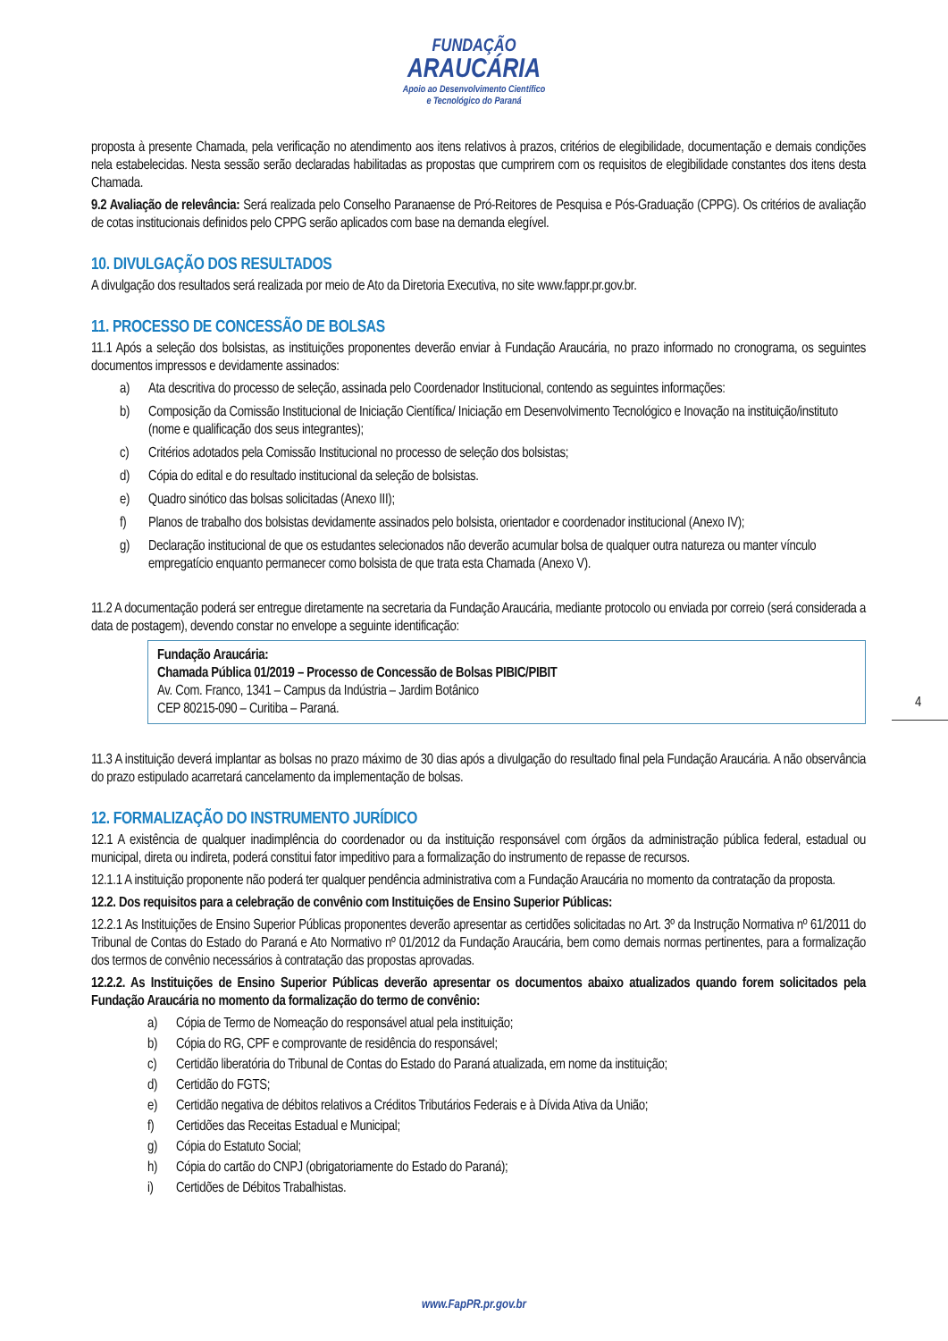FUNDAÇÃO
ARAUCÁRIA
Apoio ao Desenvolvimento Científico
e Tecnológico do Paraná
proposta à presente Chamada, pela verificação no atendimento aos itens relativos à prazos, critérios de elegibilidade, documentação e demais condições nela estabelecidas. Nesta sessão serão declaradas habilitadas as propostas que cumprirem com os requisitos de elegibilidade constantes dos itens desta Chamada.
9.2 Avaliação de relevância: Será realizada pelo Conselho Paranaense de Pró-Reitores de Pesquisa e Pós-Graduação (CPPG). Os critérios de avaliação de cotas institucionais definidos pelo CPPG serão aplicados com base na demanda elegível.
10. DIVULGAÇÃO DOS RESULTADOS
A divulgação dos resultados será realizada por meio de Ato da Diretoria Executiva, no site www.fappr.pr.gov.br.
11. PROCESSO DE CONCESSÃO DE BOLSAS
11.1 Após a seleção dos bolsistas, as instituições proponentes deverão enviar à Fundação Araucária, no prazo informado no cronograma, os seguintes documentos impressos e devidamente assinados:
a) Ata descritiva do processo de seleção, assinada pelo Coordenador Institucional, contendo as seguintes informações:
b) Composição da Comissão Institucional de Iniciação Científica/ Iniciação em Desenvolvimento Tecnológico e Inovação na instituição/instituto (nome e qualificação dos seus integrantes);
c) Critérios adotados pela Comissão Institucional no processo de seleção dos bolsistas;
d) Cópia do edital e do resultado institucional da seleção de bolsistas.
e) Quadro sinótico das bolsas solicitadas (Anexo III);
f) Planos de trabalho dos bolsistas devidamente assinados pelo bolsista, orientador e coordenador institucional (Anexo IV);
g) Declaração institucional de que os estudantes selecionados não deverão acumular bolsa de qualquer outra natureza ou manter vínculo empregatício enquanto permanecer como bolsista de que trata esta Chamada (Anexo V).
11.2 A documentação poderá ser entregue diretamente na secretaria da Fundação Araucária, mediante protocolo ou enviada por correio (será considerada a data de postagem), devendo constar no envelope a seguinte identificação:
Fundação Araucária:
Chamada Pública 01/2019 – Processo de Concessão de Bolsas PIBIC/PIBIT
Av. Com. Franco, 1341 – Campus da Indústria – Jardim Botânico
CEP 80215-090 – Curitiba – Paraná.
11.3 A instituição deverá implantar as bolsas no prazo máximo de 30 dias após a divulgação do resultado final pela Fundação Araucária. A não observância do prazo estipulado acarretará cancelamento da implementação de bolsas.
12. FORMALIZAÇÃO DO INSTRUMENTO JURÍDICO
12.1 A existência de qualquer inadimplência do coordenador ou da instituição responsável com órgãos da administração pública federal, estadual ou municipal, direta ou indireta, poderá constitui fator impeditivo para a formalização do instrumento de repasse de recursos.
12.1.1 A instituição proponente não poderá ter qualquer pendência administrativa com a Fundação Araucária no momento da contratação da proposta.
12.2. Dos requisitos para a celebração de convênio com Instituições de Ensino Superior Públicas:
12.2.1 As Instituições de Ensino Superior Públicas proponentes deverão apresentar as certidões solicitadas no Art. 3º da Instrução Normativa nº 61/2011 do Tribunal de Contas do Estado do Paraná e Ato Normativo nº 01/2012 da Fundação Araucária, bem como demais normas pertinentes, para a formalização dos termos de convênio necessários à contratação das propostas aprovadas.
12.2.2. As Instituições de Ensino Superior Públicas deverão apresentar os documentos abaixo atualizados quando forem solicitados pela Fundação Araucária no momento da formalização do termo de convênio:
a) Cópia de Termo de Nomeação do responsável atual pela instituição;
b) Cópia do RG, CPF e comprovante de residência do responsável;
c) Certidão liberatória do Tribunal de Contas do Estado do Paraná atualizada, em nome da instituição;
d) Certidão do FGTS;
e) Certidão negativa de débitos relativos a Créditos Tributários Federais e à Dívida Ativa da União;
f) Certidões das Receitas Estadual e Municipal;
g) Cópia do Estatuto Social;
h) Cópia do cartão do CNPJ (obrigatoriamente do Estado do Paraná);
i) Certidões de Débitos Trabalhistas.
4
www.FapPR.pr.gov.br